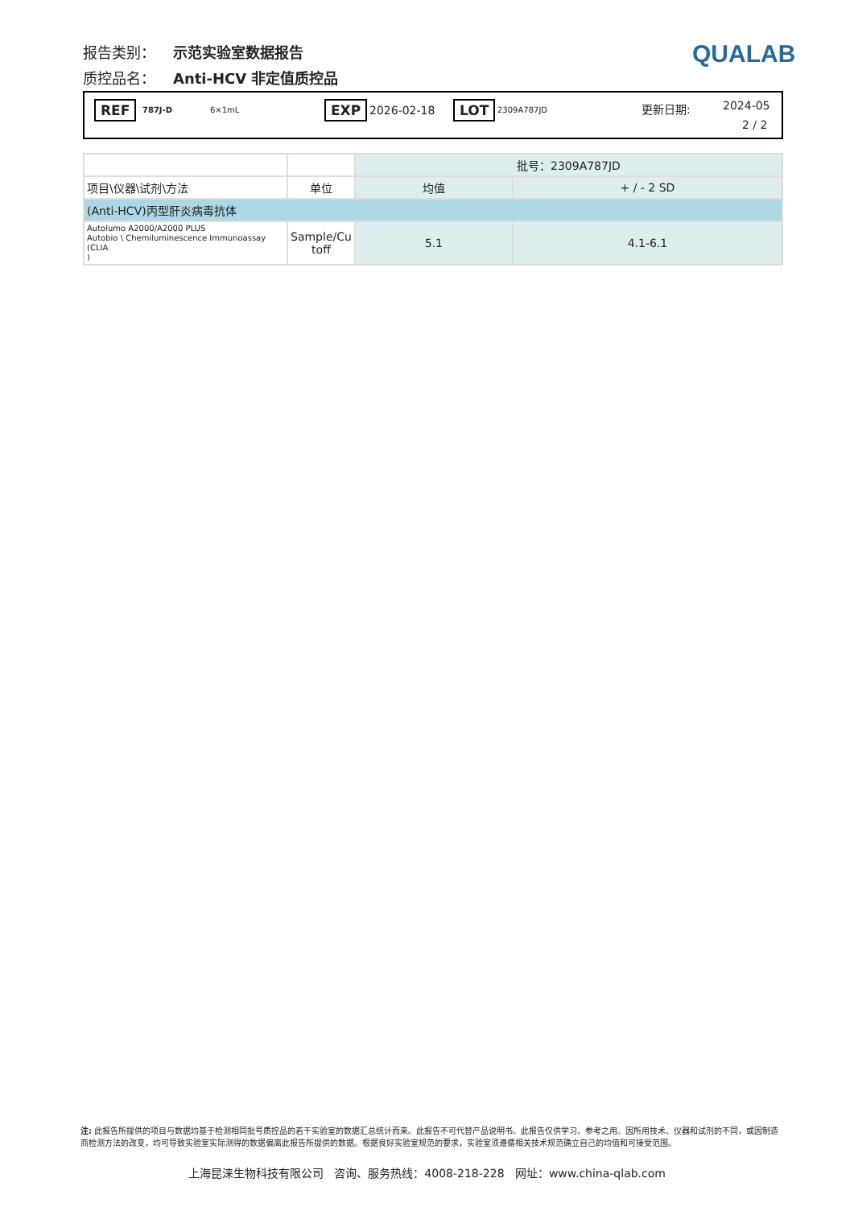报告类别： 示范实验室数据报告
质控品名： Anti-HCV 非定值质控品
QUALAB
REF 787J-D 6×1mL EXP 2026-02-18 LOT 2309A787JD 更新日期: 2024-05
2 / 2
| | | 批号：2309A787JD | |
| 项目\仪器\试剂\方法 | 单位 | 均值 | + / - 2 SD |
| (Anti-HCV)丙型肝炎病毒抗体 | | | |
| Autolumo A2000/A2000 PLUS Autobio \ Chemiluminescence Immunoassay (CLIA ) | Sample/Cu toff | 5.1 | 4.1-6.1 |
注: 此报告所提供的项目与数据均基于检测相同批号质控品的若干实验室的数据汇总统计而来。此报告不可代替产品说明书。此报告仅供学习、参考之用。因所用技术、仪器和试剂的不同，或因制造商检测方法的改变，均可导致实验室实际测得的数据偏离此报告所提供的数据。根据良好实验室规范的要求，实验室须遵循相关技术规范确立自己的均值和可接受范围。
上海昆涞生物科技有限公司 咨询、服务热线：4008-218-228 网址：www.china-qlab.com